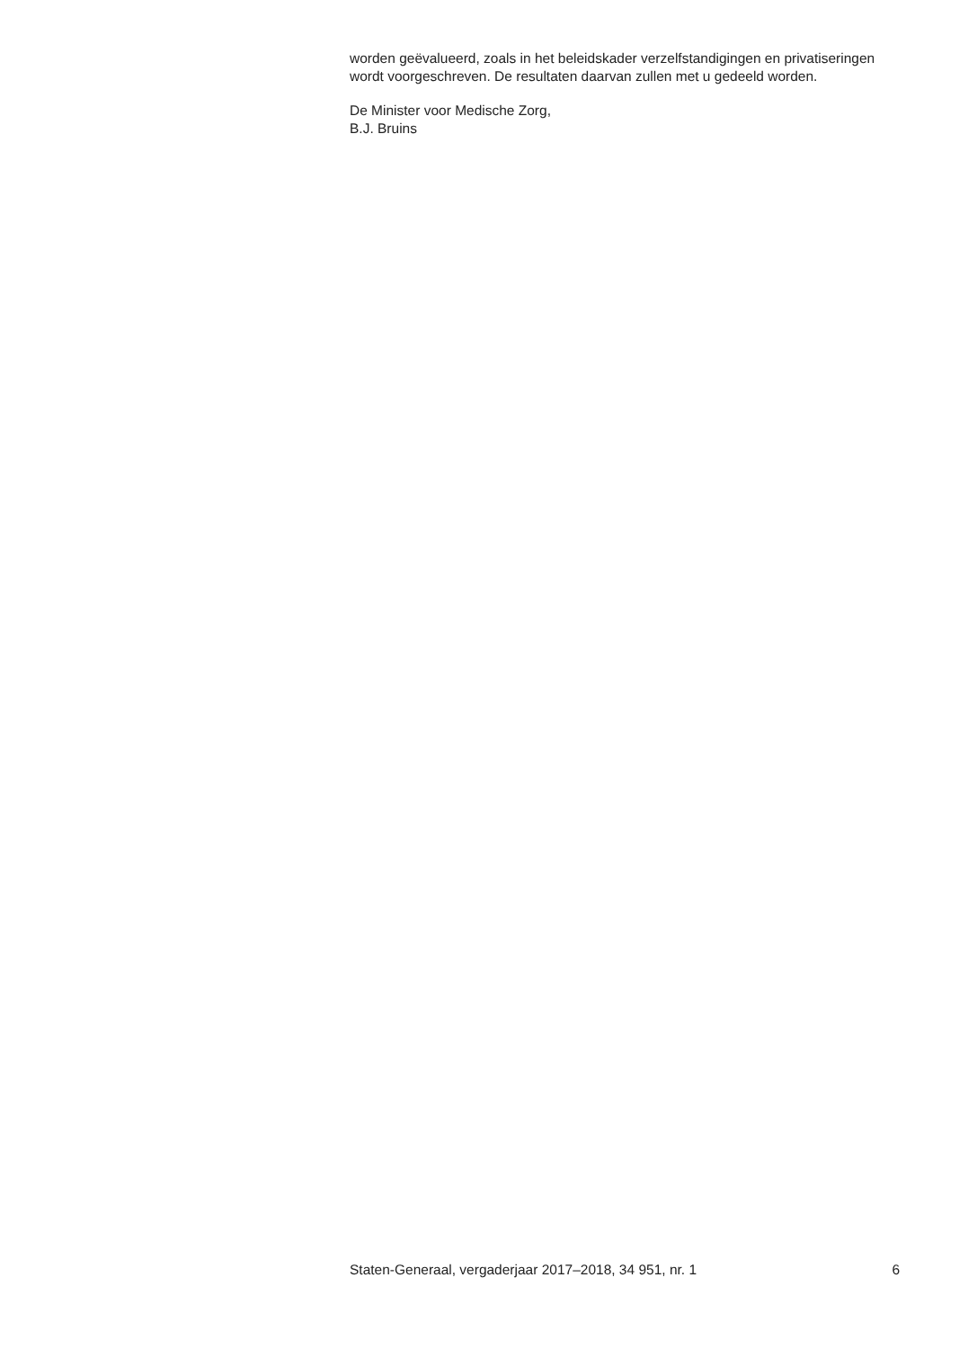worden geëvalueerd, zoals in het beleidskader verzelfstandigingen en privatiseringen wordt voorgeschreven. De resultaten daarvan zullen met u gedeeld worden.
De Minister voor Medische Zorg,
B.J. Bruins
Staten-Generaal, vergaderjaar 2017–2018, 34 951, nr. 1 6